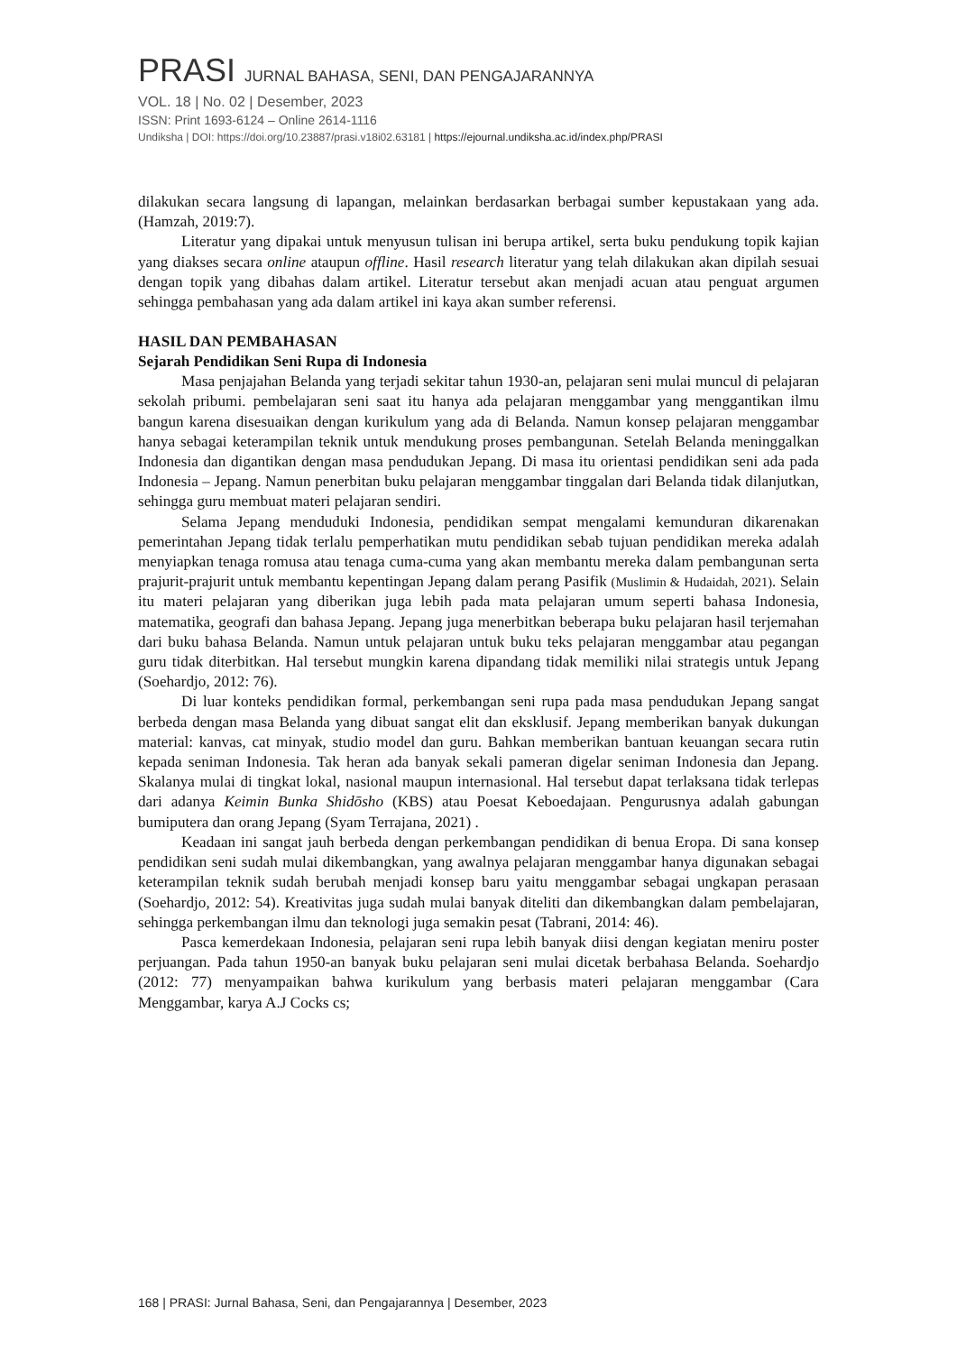PRASI JURNAL BAHASA, SENI, DAN PENGAJARANNYA
VOL. 18 | No. 02 | Desember, 2023
ISSN: Print 1693-6124 – Online 2614-1116
Undiksha | DOI: https://doi.org/10.23887/prasi.v18i02.63181 | https://ejournal.undiksha.ac.id/index.php/PRASI
dilakukan secara langsung di lapangan, melainkan berdasarkan berbagai sumber kepustakaan yang ada. (Hamzah, 2019:7).
Literatur yang dipakai untuk menyusun tulisan ini berupa artikel, serta buku pendukung topik kajian yang diakses secara online ataupun offline. Hasil research literatur yang telah dilakukan akan dipilah sesuai dengan topik yang dibahas dalam artikel. Literatur tersebut akan menjadi acuan atau penguat argumen sehingga pembahasan yang ada dalam artikel ini kaya akan sumber referensi.
HASIL DAN PEMBAHASAN
Sejarah Pendidikan Seni Rupa di Indonesia
Masa penjajahan Belanda yang terjadi sekitar tahun 1930-an, pelajaran seni mulai muncul di pelajaran sekolah pribumi. pembelajaran seni saat itu hanya ada pelajaran menggambar yang menggantikan ilmu bangun karena disesuaikan dengan kurikulum yang ada di Belanda. Namun konsep pelajaran menggambar hanya sebagai keterampilan teknik untuk mendukung proses pembangunan. Setelah Belanda meninggalkan Indonesia dan digantikan dengan masa pendudukan Jepang. Di masa itu orientasi pendidikan seni ada pada Indonesia – Jepang. Namun penerbitan buku pelajaran menggambar tinggalan dari Belanda tidak dilanjutkan, sehingga guru membuat materi pelajaran sendiri.
Selama Jepang menduduki Indonesia, pendidikan sempat mengalami kemunduran dikarenakan pemerintahan Jepang tidak terlalu pemperhatikan mutu pendidikan sebab tujuan pendidikan mereka adalah menyiapkan tenaga romusa atau tenaga cuma-cuma yang akan membantu mereka dalam pembangunan serta prajurit-prajurit untuk membantu kepentingan Jepang dalam perang Pasifik (Muslimin & Hudaidah, 2021). Selain itu materi pelajaran yang diberikan juga lebih pada mata pelajaran umum seperti bahasa Indonesia, matematika, geografi dan bahasa Jepang. Jepang juga menerbitkan beberapa buku pelajaran hasil terjemahan dari buku bahasa Belanda. Namun untuk pelajaran untuk buku teks pelajaran menggambar atau pegangan guru tidak diterbitkan. Hal tersebut mungkin karena dipandang tidak memiliki nilai strategis untuk Jepang (Soehardjo, 2012: 76).
Di luar konteks pendidikan formal, perkembangan seni rupa pada masa pendudukan Jepang sangat berbeda dengan masa Belanda yang dibuat sangat elit dan eksklusif. Jepang memberikan banyak dukungan material: kanvas, cat minyak, studio model dan guru. Bahkan memberikan bantuan keuangan secara rutin kepada seniman Indonesia. Tak heran ada banyak sekali pameran digelar seniman Indonesia dan Jepang. Skalanya mulai di tingkat lokal, nasional maupun internasional. Hal tersebut dapat terlaksana tidak terlepas dari adanya Keimin Bunka Shidōsho (KBS) atau Poesat Keboedajaan. Pengurusnya adalah gabungan bumiputera dan orang Jepang (Syam Terrajana, 2021) .
Keadaan ini sangat jauh berbeda dengan perkembangan pendidikan di benua Eropa. Di sana konsep pendidikan seni sudah mulai dikembangkan, yang awalnya pelajaran menggambar hanya digunakan sebagai keterampilan teknik sudah berubah menjadi konsep baru yaitu menggambar sebagai ungkapan perasaan (Soehardjo, 2012: 54). Kreativitas juga sudah mulai banyak diteliti dan dikembangkan dalam pembelajaran, sehingga perkembangan ilmu dan teknologi juga semakin pesat (Tabrani, 2014: 46).
Pasca kemerdekaan Indonesia, pelajaran seni rupa lebih banyak diisi dengan kegiatan meniru poster perjuangan. Pada tahun 1950-an banyak buku pelajaran seni mulai dicetak berbahasa Belanda. Soehardjo (2012: 77) menyampaikan bahwa kurikulum yang berbasis materi pelajaran menggambar (Cara Menggambar, karya A.J Cocks cs;
168 | PRASI: Jurnal Bahasa, Seni, dan Pengajarannya | Desember, 2023